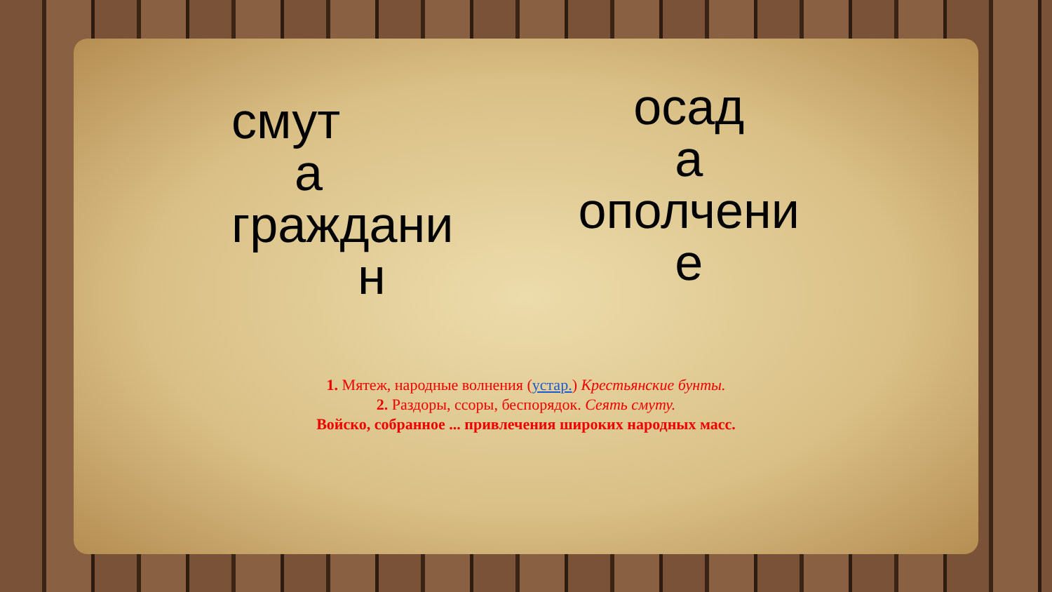смут
а
граждани
н
осад
а
ополчени
е
1. Мятеж, народные волнения (устар.) Крестьянские бунты.
2. Раздоры, ссоры, беспорядок. Сеять смуту.
Войско, собранное ... привлечения широких народных масс.